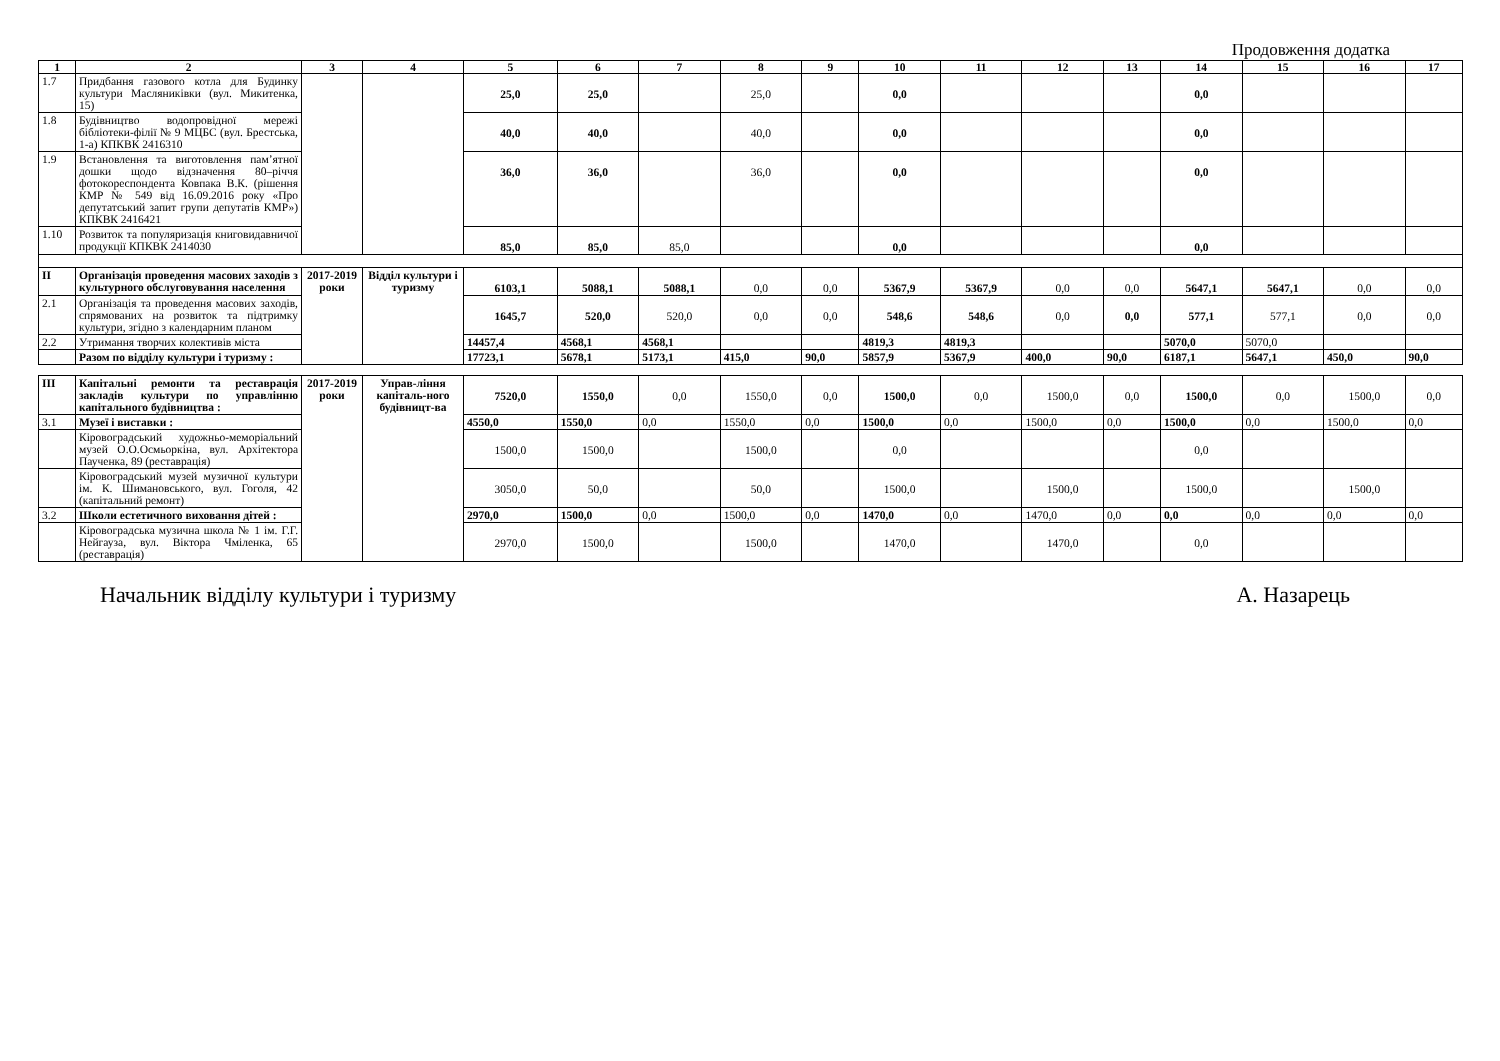Продовження додатка
| 1 | 2 | 3 | 4 | 5 | 6 | 7 | 8 | 9 | 10 | 11 | 12 | 13 | 14 | 15 | 16 | 17 |
| --- | --- | --- | --- | --- | --- | --- | --- | --- | --- | --- | --- | --- | --- | --- | --- | --- |
| 1.7 | Придбання газового котла для Будинку культури Масляниківки (вул. Микитенка, 15) | | | 25,0 | 25,0 | | 25,0 | | 0,0 | | | | 0,0 | | | |
| 1.8 | Будівництво водопровідної мережі бібліотеки-філії № 9 МЦБС (вул. Брестська, 1-а) КПКВК 2416310 | | | 40,0 | 40,0 | | 40,0 | | 0,0 | | | | 0,0 | | | |
| 1.9 | Встановлення та виготовлення пам’ятної дошки щодо відзначення 80–річчя фотокореспондента Ковпака В.К. (рішення КМР № 549 від 16.09.2016 року «Про депутатський запит групи депутатів КМР») КПКВК 2416421 | | | 36,0 | 36,0 | | 36,0 | | 0,0 | | | | 0,0 | | | |
| 1.10 | Розвиток та популяризація книговидавничої продукції КПКВК 2414030 | | | 85,0 | 85,0 | 85,0 | | | 0,0 | | | | 0,0 | | | |
| ІІ | Організація проведення масових заходів з культурного обслуговування населення | 2017-2019 роки | Відділ культури і туризму | 6103,1 | 5088,1 | 5088,1 | 0,0 | 0,0 | 5367,9 | 5367,9 | 0,0 | 0,0 | 5647,1 | 5647,1 | 0,0 | 0,0 |
| 2.1 | Організація та проведення масових заходів, спрямованих на розвиток та підтримку культури, згідно з календарним планом | | | 1645,7 | 520,0 | 520,0 | 0,0 | 0,0 | 548,6 | 548,6 | 0,0 | 0,0 | 577,1 | 577,1 | 0,0 | 0,0 |
| 2.2 | Утримання творчих колективів міста | | | 14457,4 | 4568,1 | 4568,1 | | | 4819,3 | 4819,3 | | | 5070,0 | 5070,0 | | |
| | Разом по відділу культури і туризму : | | | 17723,1 | 5678,1 | 5173,1 | 415,0 | 90,0 | 5857,9 | 5367,9 | 400,0 | 90,0 | 6187,1 | 5647,1 | 450,0 | 90,0 |
| ІІІ | Капітальні ремонти та реставрація закладів культури по управлінню капітального будівництва : | 2017-2019 роки | Управ-ління капіталь-ного будівницт-ва | 7520,0 | 1550,0 | 0,0 | 1550,0 | 0,0 | 1500,0 | 0,0 | 1500,0 | 0,0 | 1500,0 | 0,0 | 1500,0 | 0,0 |
| 3.1 | Музеї і виставки : | | | 4550,0 | 1550,0 | 0,0 | 1550,0 | 0,0 | 1500,0 | 0,0 | 1500,0 | 0,0 | 1500,0 | 0,0 | 1500,0 | 0,0 |
| | Кіровоградський художньо-меморіальний музей О.О.Осмьоркіна, вул. Архітектора Паученка, 89 (реставрація) | | | 1500,0 | 1500,0 | | 1500,0 | | 0,0 | | | | 0,0 | | | |
| | Кіровоградський музей музичної культури ім. К. Шимановського, вул. Гоголя, 42 (капітальний ремонт) | | | 3050,0 | 50,0 | | 50,0 | | 1500,0 | | 1500,0 | | 1500,0 | | 1500,0 | |
| 3.2 | Школи естетичного виховання дітей : | | | 2970,0 | 1500,0 | 0,0 | 1500,0 | 0,0 | 1470,0 | 0,0 | 1470,0 | 0,0 | 0,0 | 0,0 | 0,0 | 0,0 |
| | Кіровоградська музична школа № 1 ім. Г.Г. Нейгауза, вул. Віктора Чміленка, 65 (реставрація) | | | 2970,0 | 1500,0 | | 1500,0 | | 1470,0 | | 1470,0 | | 0,0 | | | |
Начальник відділу культури і туризму А. Назарець